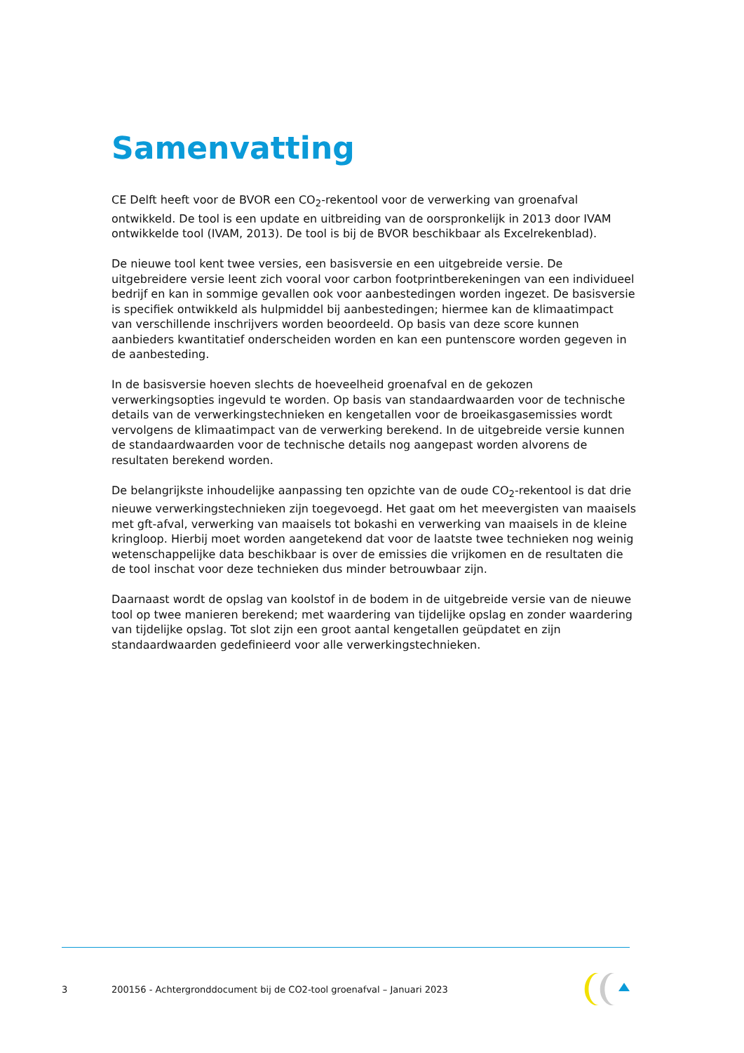Samenvatting
CE Delft heeft voor de BVOR een CO<sub>2</sub>-rekentool voor de verwerking van groenafval ontwikkeld. De tool is een update en uitbreiding van de oorspronkelijk in 2013 door IVAM ontwikkelde tool (IVAM, 2013). De tool is bij de BVOR beschikbaar als Excelrekenblad).
De nieuwe tool kent twee versies, een basisversie en een uitgebreide versie. De uitgebreidere versie leent zich vooral voor carbon footprintberekeningen van een individueel bedrijf en kan in sommige gevallen ook voor aanbestedingen worden ingezet. De basisversie is specifiek ontwikkeld als hulpmiddel bij aanbestedingen; hiermee kan de klimaatimpact van verschillende inschrijvers worden beoordeeld. Op basis van deze score kunnen aanbieders kwantitatief onderscheiden worden en kan een puntenscore worden gegeven in de aanbesteding.
In de basisversie hoeven slechts de hoeveelheid groenafval en de gekozen verwerkingsopties ingevuld te worden. Op basis van standaardwaarden voor de technische details van de verwerkingstechnieken en kengetallen voor de broeikasgasemissies wordt vervolgens de klimaatimpact van de verwerking berekend. In de uitgebreide versie kunnen de standaardwaarden voor de technische details nog aangepast worden alvorens de resultaten berekend worden.
De belangrijkste inhoudelijke aanpassing ten opzichte van de oude CO<sub>2</sub>-rekentool is dat drie nieuwe verwerkingstechnieken zijn toegevoegd. Het gaat om het meevergisten van maaisels met gft-afval, verwerking van maaisels tot bokashi en verwerking van maaisels in de kleine kringloop. Hierbij moet worden aangetekend dat voor de laatste twee technieken nog weinig wetenschappelijke data beschikbaar is over de emissies die vrijkomen en de resultaten die de tool inschat voor deze technieken dus minder betrouwbaar zijn.
Daarnaast wordt de opslag van koolstof in de bodem in de uitgebreide versie van de nieuwe tool op twee manieren berekend; met waardering van tijdelijke opslag en zonder waardering van tijdelijke opslag. Tot slot zijn een groot aantal kengetallen geüpdatet en zijn standaardwaarden gedefinieerd voor alle verwerkingstechnieken.
3 200156 - Achtergronddocument bij de CO2-tool groenafval – Januari 2023